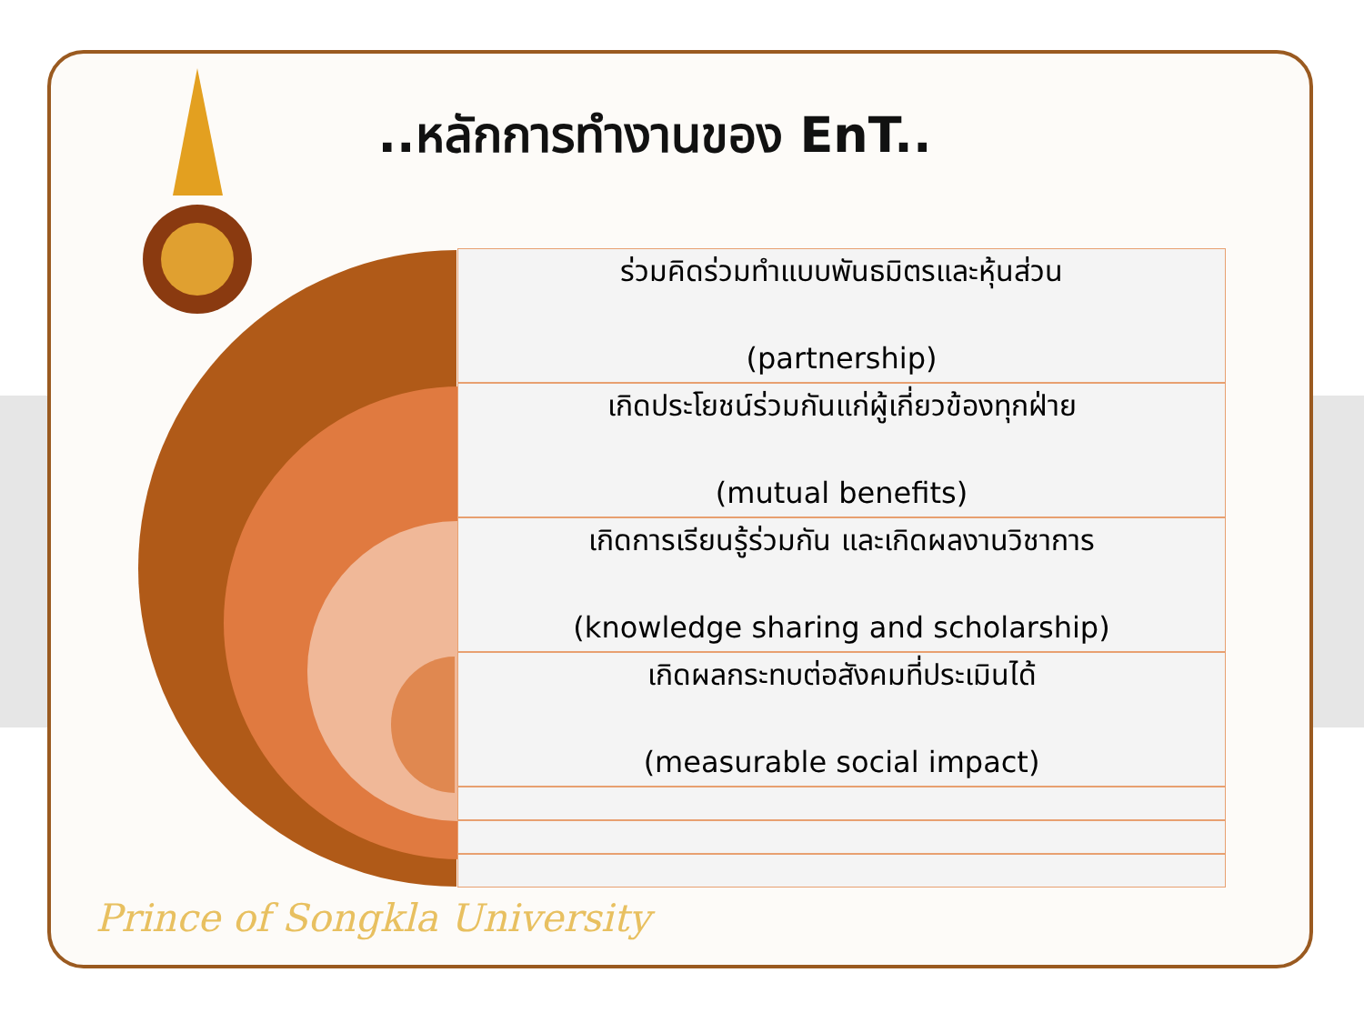..หลักการทำงานของ EnT..
ร่วมคิดร่วมทำแบบพันธมิตรและหุ้นส่วน
(partnership)
เกิดประโยชน์ร่วมกันแก่ผู้เกี่ยวข้องทุกฝ่าย
(mutual benefits)
เกิดการเรียนรู้ร่วมกัน และเกิดผลงานวิชาการ
(knowledge sharing and scholarship)
เกิดผลกระทบต่อสังคมที่ประเมินได้
(measurable social impact)
Prince of Songkla University